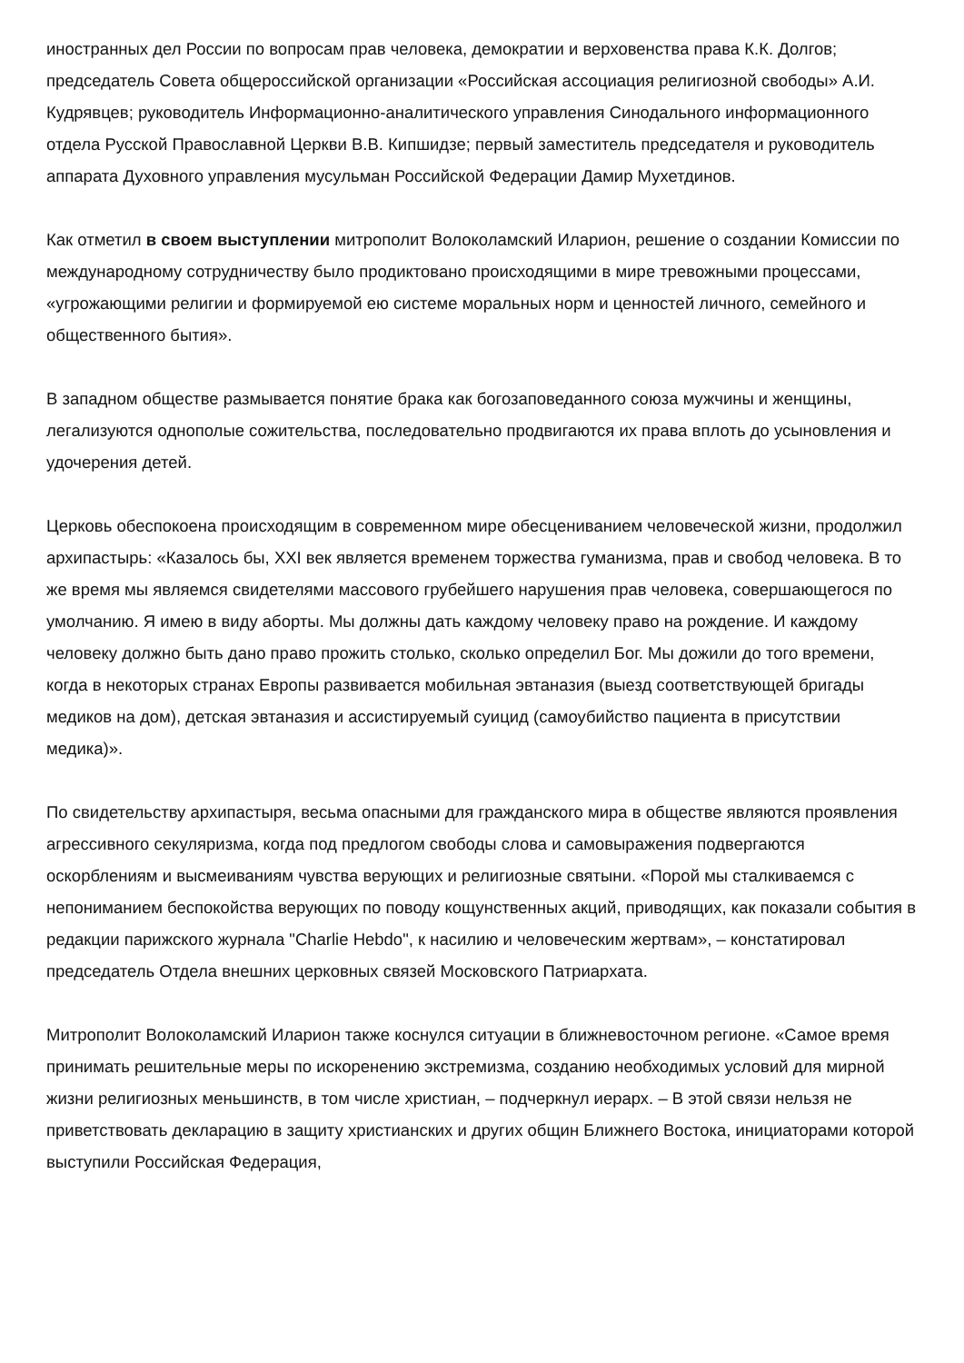иностранных дел России по вопросам прав человека, демократии и верховенства права К.К. Долгов; председатель Совета общероссийской организации «Российская ассоциация религиозной свободы» А.И. Кудрявцев; руководитель Информационно-аналитического управления Синодального информационного отдела Русской Православной Церкви В.В. Кипшидзе; первый заместитель председателя и руководитель аппарата Духовного управления мусульман Российской Федерации Дамир Мухетдинов.
Как отметил в своем выступлении митрополит Волоколамский Иларион, решение о создании Комиссии по международному сотрудничеству было продиктовано происходящими в мире тревожными процессами, «угрожающими религии и формируемой ею системе моральных норм и ценностей личного, семейного и общественного бытия».
В западном обществе размывается понятие брака как богозаповеданного союза мужчины и женщины, легализуются однополые сожительства, последовательно продвигаются их права вплоть до усыновления и удочерения детей.
Церковь обеспокоена происходящим в современном мире обесцениванием человеческой жизни, продолжил архипастырь: «Казалось бы, XXI век является временем торжества гуманизма, прав и свобод человека. В то же время мы являемся свидетелями массового грубейшего нарушения прав человека, совершающегося по умолчанию. Я имею в виду аборты. Мы должны дать каждому человеку право на рождение. И каждому человеку должно быть дано право прожить столько, сколько определил Бог. Мы дожили до того времени, когда в некоторых странах Европы развивается мобильная эвтаназия (выезд соответствующей бригады медиков на дом), детская эвтаназия и ассистируемый суицид (самоубийство пациента в присутствии медика)».
По свидетельству архипастыря, весьма опасными для гражданского мира в обществе являются проявления агрессивного секуляризма, когда под предлогом свободы слова и самовыражения подвергаются оскорблениям и высмеиваниям чувства верующих и религиозные святыни. «Порой мы сталкиваемся с непониманием беспокойства верующих по поводу кощунственных акций, приводящих, как показали события в редакции парижского журнала "Charlie Hebdo", к насилию и человеческим жертвам», – констатировал председатель Отдела внешних церковных связей Московского Патриархата.
Митрополит Волоколамский Иларион также коснулся ситуации в ближневосточном регионе. «Самое время принимать решительные меры по искоренению экстремизма, созданию необходимых условий для мирной жизни религиозных меньшинств, в том числе христиан, – подчеркнул иерарх. – В этой связи нельзя не приветствовать декларацию в защиту христианских и других общин Ближнего Востока, инициаторами которой выступили Российская Федерация,